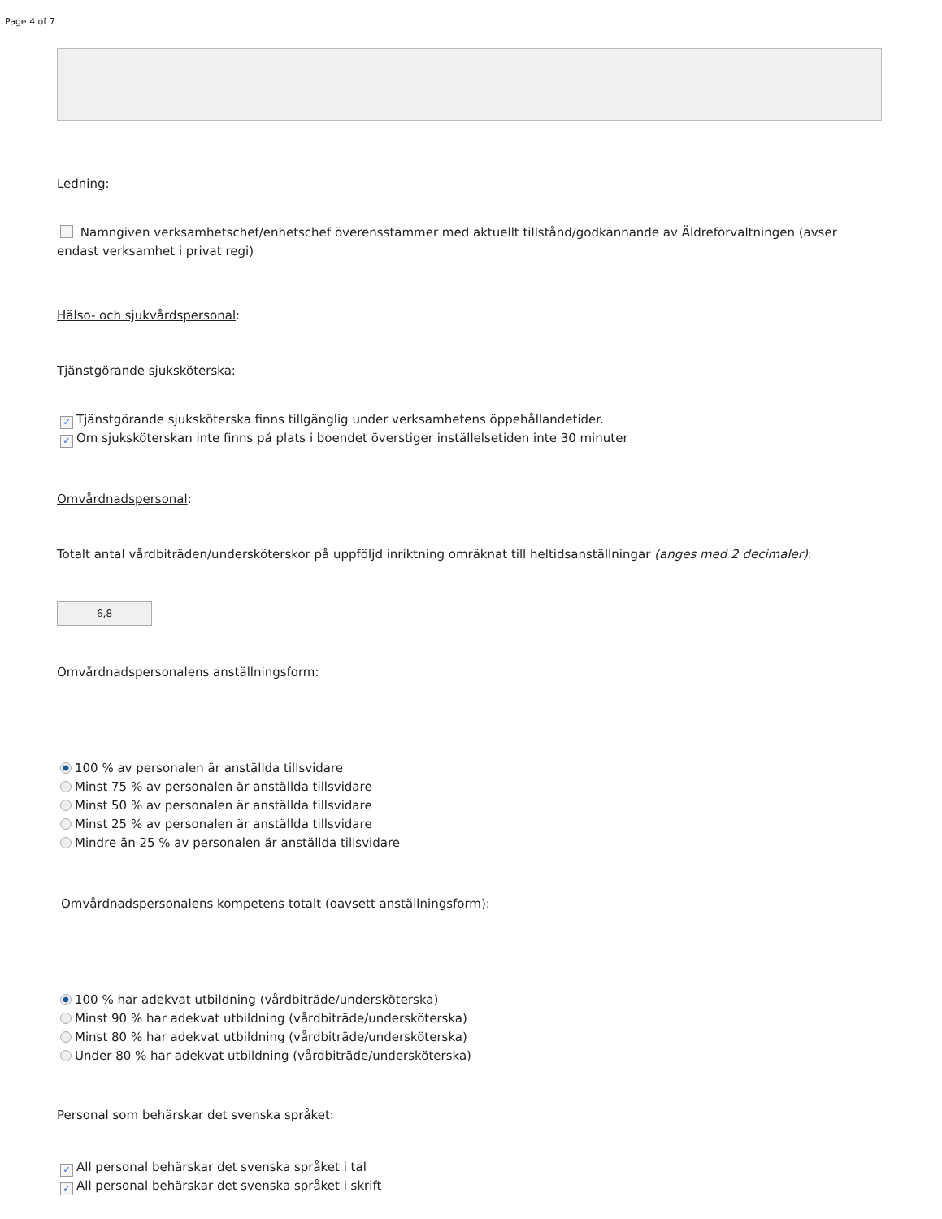Page 4 of 7
Ledning:
Namngiven verksamhetschef/enhetschef överensstämmer med aktuellt tillstånd/godkännande av Äldreförvaltningen (avser endast verksamhet i privat regi)
Hälso- och sjukvårdspersonal:
Tjänstgörande sjuksköterska:
✓ Tjänstgörande sjuksköterska finns tillgänglig under verksamhetens öppehållandetider.
✓ Om sjuksköterskan inte finns på plats i boendet överstiger inställelsetiden inte 30 minuter
Omvårdnadspersonal:
Totalt antal vårdbiträden/undersköterskor på uppföljd inriktning omräknat till heltidsanställningar (anges med 2 decimaler):
6,8
Omvårdnadspersonalens anställningsform:
100 % av personalen är anställda tillsvidare
Minst 75 % av personalen är anställda tillsvidare
Minst 50 % av personalen är anställda tillsvidare
Minst 25 % av personalen är anställda tillsvidare
Mindre än 25 % av personalen är anställda tillsvidare
Omvårdnadspersonalens kompetens totalt (oavsett anställningsform):
100 % har adekvat utbildning (vårdbiträde/undersköterska)
Minst 90 % har adekvat utbildning (vårdbiträde/undersköterska)
Minst 80 % har adekvat utbildning (vårdbiträde/undersköterska)
Under 80 % har adekvat utbildning (vårdbiträde/undersköterska)
Personal som behärskar det svenska språket:
✓ All personal behärskar det svenska språket i tal
✓ All personal behärskar det svenska språket i skrift